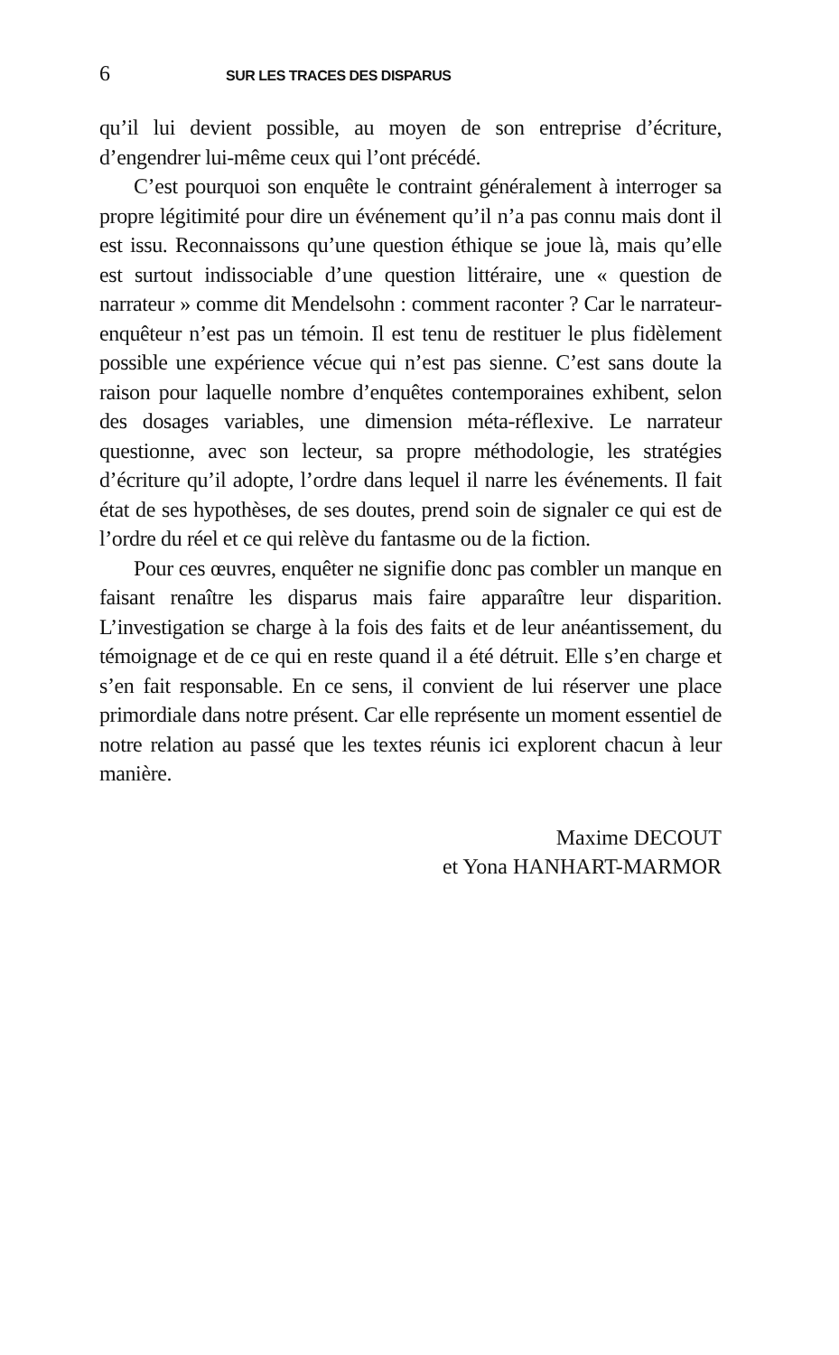6 SUR LES TRACES DES DISPARUS
qu’il lui devient possible, au moyen de son entreprise d’écriture, d’engendrer lui-même ceux qui l’ont précédé.
C’est pourquoi son enquête le contraint généralement à interroger sa propre légitimité pour dire un événement qu’il n’a pas connu mais dont il est issu. Reconnaissons qu’une question éthique se joue là, mais qu’elle est surtout indissociable d’une question littéraire, une « question de narrateur » comme dit Mendelsohn : comment raconter ? Car le narrateur-enquêteur n’est pas un témoin. Il est tenu de restituer le plus fidèlement possible une expérience vécue qui n’est pas sienne. C’est sans doute la raison pour laquelle nombre d’enquêtes contemporaines exhibent, selon des dosages variables, une dimension méta-réflexive. Le narrateur questionne, avec son lecteur, sa propre méthodologie, les stratégies d’écriture qu’il adopte, l’ordre dans lequel il narre les événements. Il fait état de ses hypothèses, de ses doutes, prend soin de signaler ce qui est de l’ordre du réel et ce qui relève du fantasme ou de la fiction.
Pour ces œuvres, enquêter ne signifie donc pas combler un manque en faisant renaître les disparus mais faire apparaître leur disparition. L’investigation se charge à la fois des faits et de leur anéantissement, du témoignage et de ce qui en reste quand il a été détruit. Elle s’en charge et s’en fait responsable. En ce sens, il convient de lui réserver une place primordiale dans notre présent. Car elle représente un moment essentiel de notre relation au passé que les textes réunis ici explorent chacun à leur manière.
Maxime DECOUT
et Yona HANHART-MARMOR